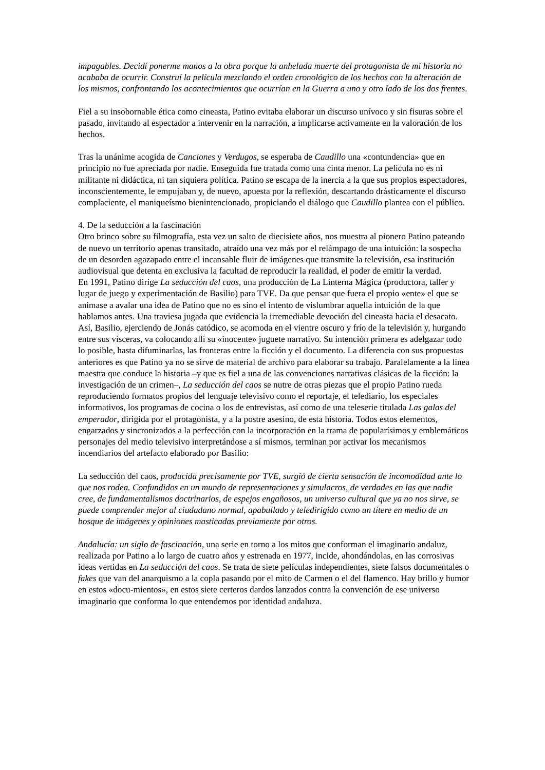impagables. Decidí ponerme manos a la obra porque la anhelada muerte del protagonista de mi historia no acababa de ocurrir. Construí la película mezclando el orden cronológico de los hechos con la alteración de los mismos, confrontando los acontecimientos que ocurrían en la Guerra a uno y otro lado de los dos frentes.
Fiel a su insobornable ética como cineasta, Patino evitaba elaborar un discurso unívoco y sin fisuras sobre el pasado, invitando al espectador a intervenir en la narración, a implicarse activamente en la valoración de los hechos.
Tras la unánime acogida de Canciones y Verdugos, se esperaba de Caudillo una «contundencia» que en principio no fue apreciada por nadie. Enseguida fue tratada como una cinta menor. La película no es ni militante ni didáctica, ni tan siquiera política. Patino se escapa de la inercia a la que sus propios espectadores, inconscientemente, le empujaban y, de nuevo, apuesta por la reflexión, descartando drásticamente el discurso complaciente, el maniqueísmo bienintencionado, propiciando el diálogo que Caudillo plantea con el público.
4. De la seducción a la fascinación
Otro brinco sobre su filmografía, esta vez un salto de diecisiete años, nos muestra al pionero Patino pateando de nuevo un territorio apenas transitado, atraído una vez más por el relámpago de una intuición: la sospecha de un desorden agazapado entre el incansable fluir de imágenes que transmite la televisión, esa institución audiovisual que detenta en exclusiva la facultad de reproducir la realidad, el poder de emitir la verdad.
En 1991, Patino dirige La seducción del caos, una producción de La Linterna Mágica (productora, taller y lugar de juego y experimentación de Basilio) para TVE. Da que pensar que fuera el propio «ente» el que se animase a avalar una idea de Patino que no es sino el intento de vislumbrar aquella intuición de la que hablamos antes. Una traviesa jugada que evidencia la irremediable devoción del cineasta hacia el desacato. Así, Basilio, ejerciendo de Jonás catódico, se acomoda en el vientre oscuro y frío de la televisión y, hurgando entre sus vísceras, va colocando allí su «inocente» juguete narrativo. Su intención primera es adelgazar todo lo posible, hasta difuminarlas, las fronteras entre la ficción y el documento. La diferencia con sus propuestas anteriores es que Patino ya no se sirve de material de archivo para elaborar su trabajo. Paralelamente a la línea maestra que conduce la historia –y que es fiel a una de las convenciones narrativas clásicas de la ficción: la investigación de un crimen–, La seducción del caos se nutre de otras piezas que el propio Patino rueda reproduciendo formatos propios del lenguaje televisivo como el reportaje, el telediario, los especiales informativos, los programas de cocina o los de entrevistas, así como de una teleserie titulada Las galas del emperador, dirigida por el protagonista, y a la postre asesino, de esta historia. Todos estos elementos, engarzados y sincronizados a la perfección con la incorporación en la trama de popularísimos y emblemáticos personajes del medio televisivo interpretándose a sí mismos, terminan por activar los mecanismos incendiarios del artefacto elaborado por Basilio:
La seducción del caos, producida precisamente por TVE, surgió de cierta sensación de incomodidad ante lo que nos rodea. Confundidos en un mundo de representaciones y simulacros, de verdades en las que nadie cree, de fundamentalismos doctrinarios, de espejos engañosos, un universo cultural que ya no nos sirve, se puede comprender mejor al ciudadano normal, apabullado y teledirigido como un títere en medio de un bosque de imágenes y opiniones masticadas previamente por otros.
Andalucía: un siglo de fascinación, una serie en torno a los mitos que conforman el imaginario andaluz, realizada por Patino a lo largo de cuatro años y estrenada en 1977, incide, ahondándolas, en las corrosivas ideas vertidas en La seducción del caos. Se trata de siete películas independientes, siete falsos documentales o fakes que van del anarquismo a la copla pasando por el mito de Carmen o el del flamenco. Hay brillo y humor en estos «docu-mientos», en estos siete certeros dardos lanzados contra la convención de ese universo imaginario que conforma lo que entendemos por identidad andaluza.